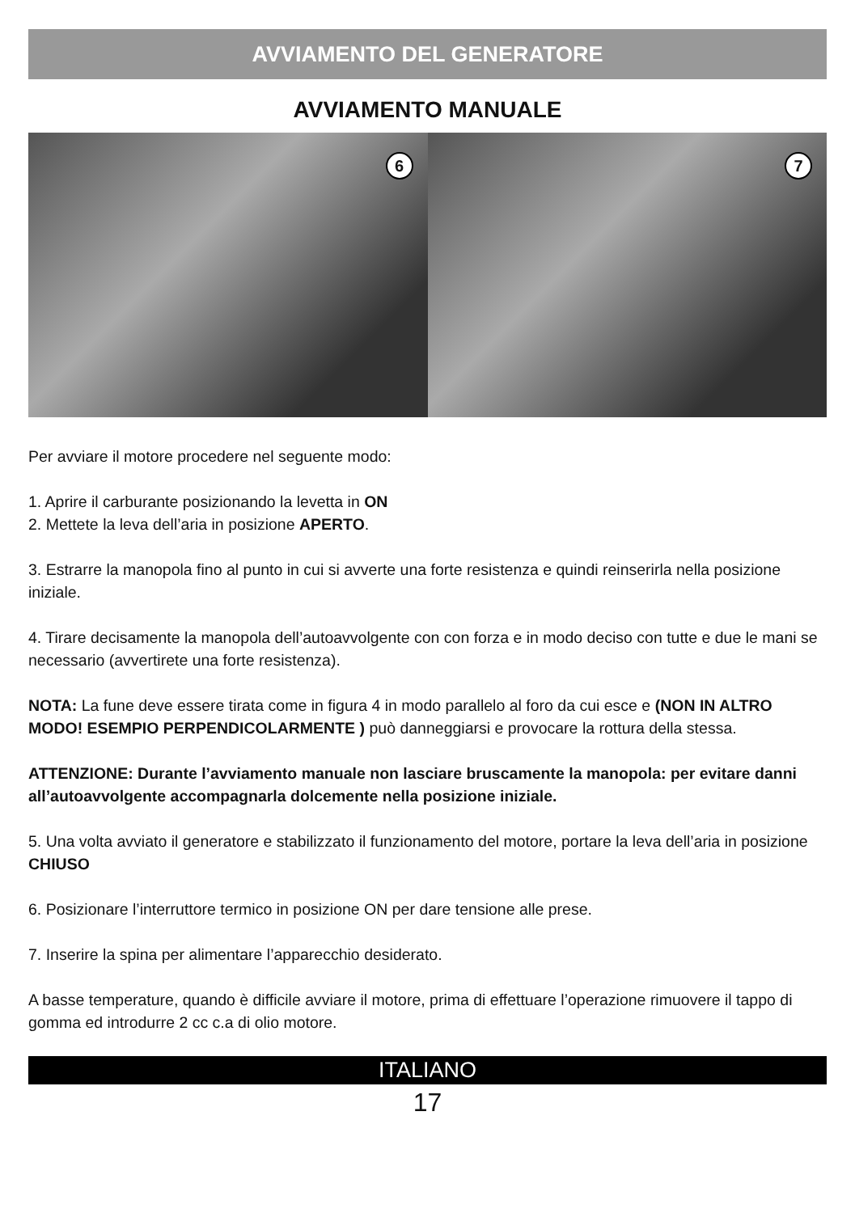AVVIAMENTO DEL GENERATORE
AVVIAMENTO MANUALE
6
7
Per avviare il motore procedere nel seguente modo:
1. Aprire il carburante posizionando la levetta in ON
2. Mettete la leva dell’aria in posizione APERTO.
3. Estrarre la manopola fino al punto in cui si avverte una forte resistenza e quindi reinserirla nella posizione iniziale.
4. Tirare decisamente la manopola dell’autoavvolgente con con forza e in modo deciso con tutte e due le mani se necessario (avvertirete una forte resistenza).
NOTA: La fune deve essere tirata come in figura 4 in modo parallelo al foro da cui esce e (NON IN ALTRO MODO! ESEMPIO PERPENDICOLARMENTE ) può danneggiarsi e provocare la rottura della stessa.
ATTENZIONE: Durante l’avviamento manuale non lasciare bruscamente la manopola: per evitare danni all’autoavvolgente accompagnarla dolcemente nella posizione iniziale.
5. Una volta avviato il generatore e stabilizzato il funzionamento del motore, portare la leva dell’aria in posizione CHIUSO
6. Posizionare l’interruttore termico in posizione ON per dare tensione alle prese.
7. Inserire la spina per alimentare l’apparecchio desiderato.
A basse temperature, quando è difficile avviare il motore, prima di effettuare l’operazione rimuovere il tappo di gomma ed introdurre 2 cc c.a di olio motore.
ITALIANO
17